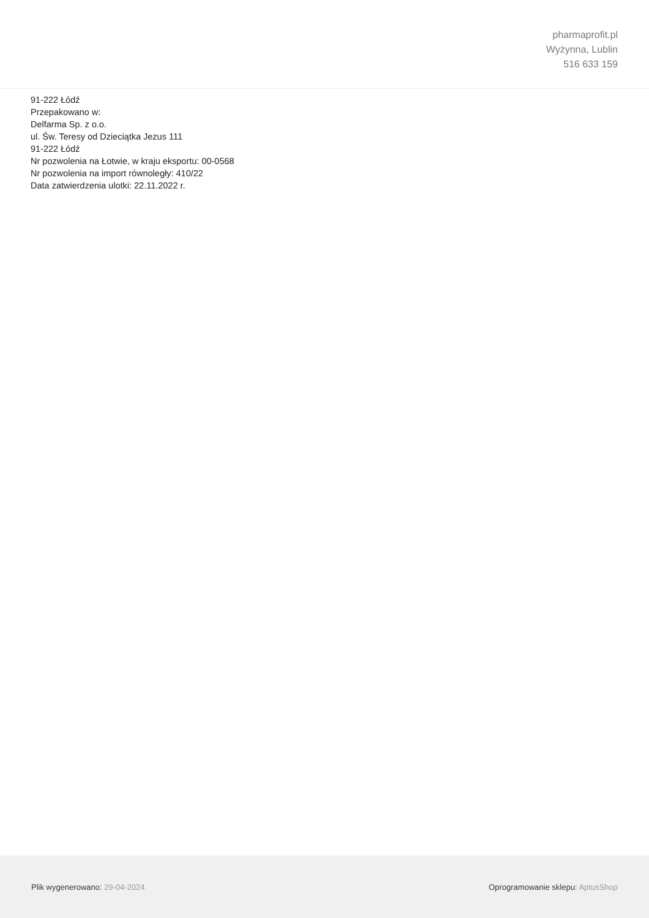pharmaprofit.pl
Wyżynna, Lublin
516 633 159
91-222 Łódź
Przepakowano w:
Delfarma Sp. z o.o.
ul. Św. Teresy od Dzieciątka Jezus 111
91-222 Łódź
Nr pozwolenia na Łotwie, w kraju eksportu: 00-0568
Nr pozwolenia na import równoległy: 410/22
Data zatwierdzenia ulotki: 22.11.2022 r.
Plik wygenerowano: 29-04-2024 Oprogramowanie sklepu: AptusShop